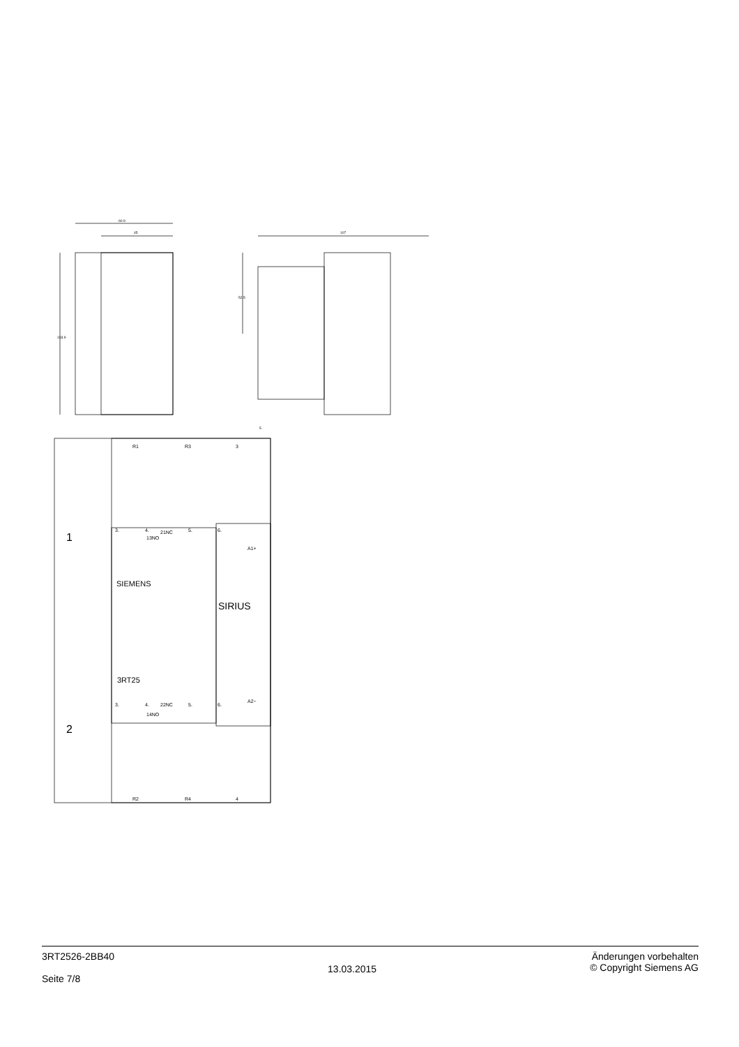60.9
45
103.9
107
52.5
5
R1
R3
3
1
2
3.
4.
21NC
5.
6.
13NO
A1+
SIEMENS
SIRIUS
3RT25
A2−
3.
4.
22NC
5.
6.
14NO
R2
R4
4
3RT2526-2BB40
Seite 7/8
13.03.2015
Änderungen vorbehalten
© Copyright Siemens AG